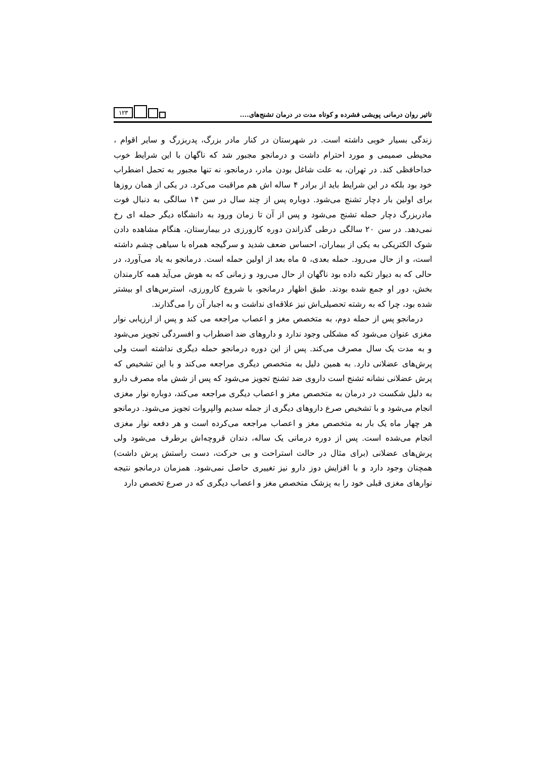تاثیر روان درمانی پویشی فشرده و کوتاه مدت در درمان تشنج‌های....
۱۲۳
زندگی بسیار خوبی داشته است. در شهرستان در کنار مادر بزرگ، پدربزرگ و سایر اقوام ، محیطی صمیمی و مورد احترام داشت و درمانجو مجبور شد که ناگهان با این شرایط خوب خداحافظی کند. در تهران، به علت شاغل بودن مادر، درمانجو، نه تنها مجبور به تحمل اضطراب خود بود بلکه در این شرایط باید از برادر ۴ ساله اش هم مراقبت می‌کرد. در یکی از همان روزها برای اولین بار دچار تشنج می‌شود. دوباره پس از چند سال در سن ۱۴ سالگی به دنبال فوت مادربزرگ دچار حمله تشنج می‌شود و پس از آن تا زمان ورود به دانشگاه دیگر حمله ای رخ نمی‌دهد. در سن ۲۰ سالگی درطی گذراندن دوره کارورزی در بیمارستان، هنگام مشاهده دادن شوک الکتریکی به یکی از بیماران، احساس ضعف شدید و سرگیجه همراه با سیاهی چشم داشته است، و از حال می‌رود. حمله بعدی، ۵ ماه بعد از اولین حمله است. درمانجو به یاد می‌آورد، در حالی که به دیوار تکیه داده بود ناگهان از حال می‌رود و زمانی که به هوش می‌آید همه کارمندان بخش، دور او جمع شده بودند. طبق اظهار درمانجو، با شروع کارورزی، استرس‌های او بیشتر شده بود، چرا که به رشته تحصیلی‌اش نیز علاقه‌ای نداشت و به اجبار آن را می‌گذارند.
درمانجو پس از حمله دوم، به متخصص مغز و اعصاب مراجعه می کند و پس از ارزیابی نوار مغزی عنوان می‌شود که مشکلی وجود ندارد و داروهای ضد اضطراب و افسردگی تجویز می‌شود و به مدت یک سال مصرف می‌کند. پس از این دوره درمانجو حمله دیگری نداشته است ولی پرش‌های عضلانی دارد. به همین دلیل به متخصص دیگری مراجعه می‌کند و با این تشخیص که پرش عضلانی نشانه تشنج است داروی ضد تشنج تجویز می‌شود که پس از شش ماه مصرف دارو به دلیل شکست در درمان به متخصص مغز و اعصاب دیگری مراجعه می‌کند، دوباره نوار مغزی انجام می‌شود و با تشخیص صرع داروهای دیگری از جمله سدیم والپروات تجویز می‌شود. درمانجو هر چهار ماه یک بار به متخصص مغز و اعصاب مراجعه می‌کرده است و هر دفعه نوار مغزی انجام می‌شده است. پس از دوره درمانی یک ساله، دندان قروچه‌اش برطرف می‌شود ولی پرش‌های عضلانی (برای مثال در حالت استراحت و بی حرکت، دست راستش پرش داشت) همچنان وجود دارد و با افزایش دوز دارو نیز تغییری حاصل نمی‌شود. همزمان درمانجو نتیجه نوارهای مغزی قبلی خود را به پزشک متخصص مغز و اعصاب دیگری که در صرع تخصص دارد